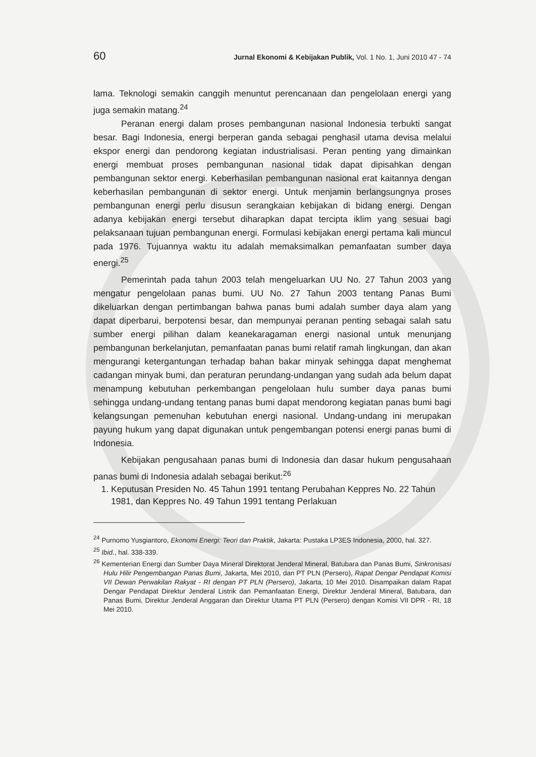60 Jurnal Ekonomi & Kebijakan Publik, Vol. 1 No. 1, Juni 2010 47 - 74
lama. Teknologi semakin canggih menuntut perencanaan dan pengelolaan energi yang juga semakin matang.<sup>24</sup>
Peranan energi dalam proses pembangunan nasional Indonesia terbukti sangat besar. Bagi Indonesia, energi berperan ganda sebagai penghasil utama devisa melalui ekspor energi dan pendorong kegiatan industrialisasi. Peran penting yang dimainkan energi membuat proses pembangunan nasional tidak dapat dipisahkan dengan pembangunan sektor energi. Keberhasilan pembangunan nasional erat kaitannya dengan keberhasilan pembangunan di sektor energi. Untuk menjamin berlangsungnya proses pembangunan energi perlu disusun serangkaian kebijakan di bidang energi. Dengan adanya kebijakan energi tersebut diharapkan dapat tercipta iklim yang sesuai bagi pelaksanaan tujuan pembangunan energi. Formulasi kebijakan energi pertama kali muncul pada 1976. Tujuannya waktu itu adalah memaksimalkan pemanfaatan sumber daya energi.<sup>25</sup>
Pemerintah pada tahun 2003 telah mengeluarkan UU No. 27 Tahun 2003 yang mengatur pengelolaan panas bumi. UU No. 27 Tahun 2003 tentang Panas Bumi dikeluarkan dengan pertimbangan bahwa panas bumi adalah sumber daya alam yang dapat diperbarui, berpotensi besar, dan mempunyai peranan penting sebagai salah satu sumber energi pilihan dalam keanekaragaman energi nasional untuk menunjang pembangunan berkelanjutan, pemanfaatan panas bumi relatif ramah lingkungan, dan akan mengurangi ketergantungan terhadap bahan bakar minyak sehingga dapat menghemat cadangan minyak bumi, dan peraturan perundang-undangan yang sudah ada belum dapat menampung kebutuhan perkembangan pengelolaan hulu sumber daya panas bumi sehingga undang-undang tentang panas bumi dapat mendorong kegiatan panas bumi bagi kelangsungan pemenuhan kebutuhan energi nasional. Undang-undang ini merupakan payung hukum yang dapat digunakan untuk pengembangan potensi energi panas bumi di Indonesia.
Kebijakan pengusahaan panas bumi di Indonesia dan dasar hukum pengusahaan panas bumi di Indonesia adalah sebagai berikut:<sup>26</sup>
1. Keputusan Presiden No. 45 Tahun 1991 tentang Perubahan Keppres No. 22 Tahun 1981, dan Keppres No. 49 Tahun 1991 tentang Perlakuan
<sup>24</sup> Purnomo Yusgiantoro, Ekonomi Energi: Teori dan Praktik, Jakarta: Pustaka LP3ES Indonesia, 2000, hal. 327.
<sup>25</sup> Ibid., hal. 338-339.
<sup>26</sup> Kementerian Energi dan Sumber Daya Mineral Direktorat Jenderal Mineral, Batubara dan Panas Bumi, Sinkronisasi Hulu Hilir Pengembangan Panas Bumi, Jakarta, Mei 2010, dan PT PLN (Persero), Rapat Dengar Pendapat Komisi VII Dewan Perwakilan Rakyat - RI dengan PT PLN (Persero), Jakarta, 10 Mei 2010. Disampaikan dalam Rapat Dengar Pendapat Direktur Jenderal Listrik dan Pemanfaatan Energi, Direktur Jenderal Mineral, Batubara, dan Panas Bumi, Direktur Jenderal Anggaran dan Direktur Utama PT PLN (Persero) dengan Komisi VII DPR - RI, 18 Mei 2010.